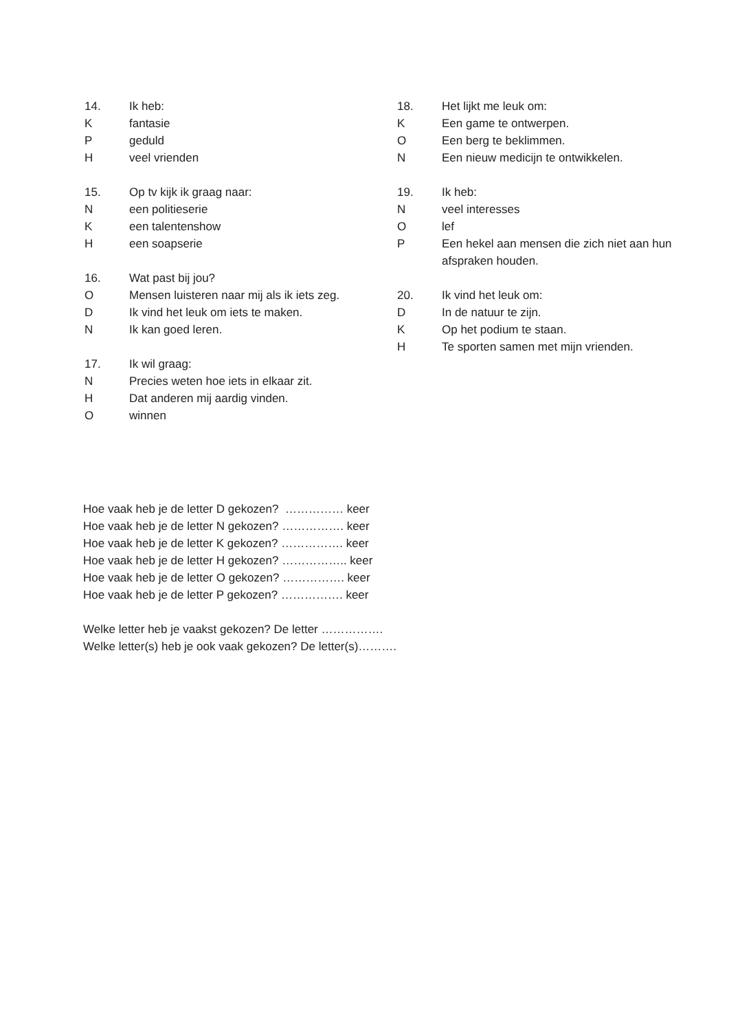14. Ik heb:
Kfantasie
Pgeduld
Hveel vrienden
15. Op tv kijk ik graag naar:
Neen politieserie
Keen talentenshow
Heen soapserie
16. Wat past bij jou?
O Mensen luisteren naar mij als ik iets zeg.
D Ik vind het leuk om iets te maken.
N Ik kan goed leren.
17. Ik wil graag:
N Precies weten hoe iets in elkaar zit.
H Dat anderen mij aardig vinden.
Owinnen
18. Het lijkt me leuk om:
K Een game te ontwerpen.
O Een berg te beklimmen.
N Een nieuw medicijn te ontwikkelen.
19. Ik heb:
Nveel interesses
Olef
P Een hekel aan mensen die zich niet aan hun afspraken houden.
20. Ik vind het leuk om:
D In de natuur te zijn.
K Op het podium te staan.
H Te sporten samen met mijn vrienden.
Hoe vaak heb je de letter D gekozen? …………… keer
Hoe vaak heb je de letter N gekozen? ……………. keer
Hoe vaak heb je de letter K gekozen? ……………. keer
Hoe vaak heb je de letter H gekozen? …………….. keer
Hoe vaak heb je de letter O gekozen? ……………. keer
Hoe vaak heb je de letter P gekozen? ……………. keer
Welke letter heb je vaakst gekozen? De letter …………….
Welke letter(s) heb je ook vaak gekozen? De letter(s)……….